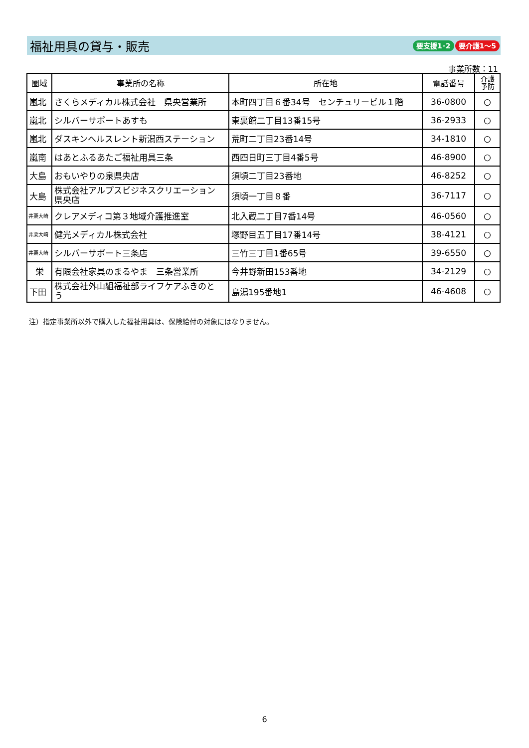福祉用具の貸与・販売
要支援1･2 要介護1～5
事業所数：11
| 圏域 | 事業所の名称 | 所在地 | 電話番号 | 介護 予防 |
| --- | --- | --- | --- | --- |
| 嵐北 | さくらメディカル株式会社 県央営業所 | 本町四丁目６番34号 センチュリービル１階 | 36-0800 | ○ |
| 嵐北 | シルバーサポートあすも | 東裏館二丁目13番15号 | 36-2933 | ○ |
| 嵐北 | ダスキンヘルスレント新潟西ステーション | 荒町二丁目23番14号 | 34-1810 | ○ |
| 嵐南 | はあとふるあたご福祉用具三条 | 西四日町三丁目4番5号 | 46-8900 | ○ |
| 大島 | おもいやりの泉県央店 | 須頃二丁目23番地 | 46-8252 | ○ |
| 大島 | 株式会社アルプスビジネスクリエーション 県央店 | 須頃一丁目８番 | 36-7117 | ○ |
| 井栗大崎 | クレアメディコ第３地域介護推進室 | 北入蔵二丁目7番14号 | 46-0560 | ○ |
| 井栗大崎 | 健光メディカル株式会社 | 塚野目五丁目17番14号 | 38-4121 | ○ |
| 井栗大崎 | シルバーサポート三条店 | 三竹三丁目1番65号 | 39-6550 | ○ |
| 栄 | 有限会社家具のまるやま 三条営業所 | 今井野新田153番地 | 34-2129 | ○ |
| 下田 | 株式会社外山組福祉部ライフケアふきのと う | 島潟195番地1 | 46-4608 | ○ |
注）指定事業所以外で購入した福祉用具は、保険給付の対象にはなりません。
6